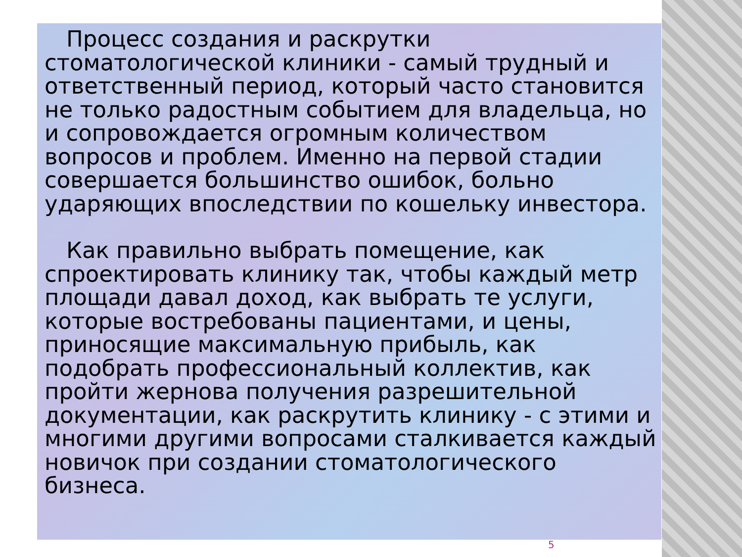Процесс создания и раскрутки стоматологической клиники - самый трудный и ответственный период, который часто становится не только радостным событием для владельца, но и сопровождается огромным количеством вопросов и проблем. Именно на первой стадии совершается большинство ошибок, больно ударяющих впоследствии по кошельку инвестора.
Как правильно выбрать помещение, как спроектировать клинику так, чтобы каждый метр площади давал доход, как выбрать те услуги, которые востребованы пациентами, и цены, приносящие максимальную прибыль, как подобрать профессиональный коллектив, как пройти жернова получения разрешительной документации, как раскрутить клинику - с этими и многими другими вопросами сталкивается каждый новичок при создании стоматологического бизнеса.
5